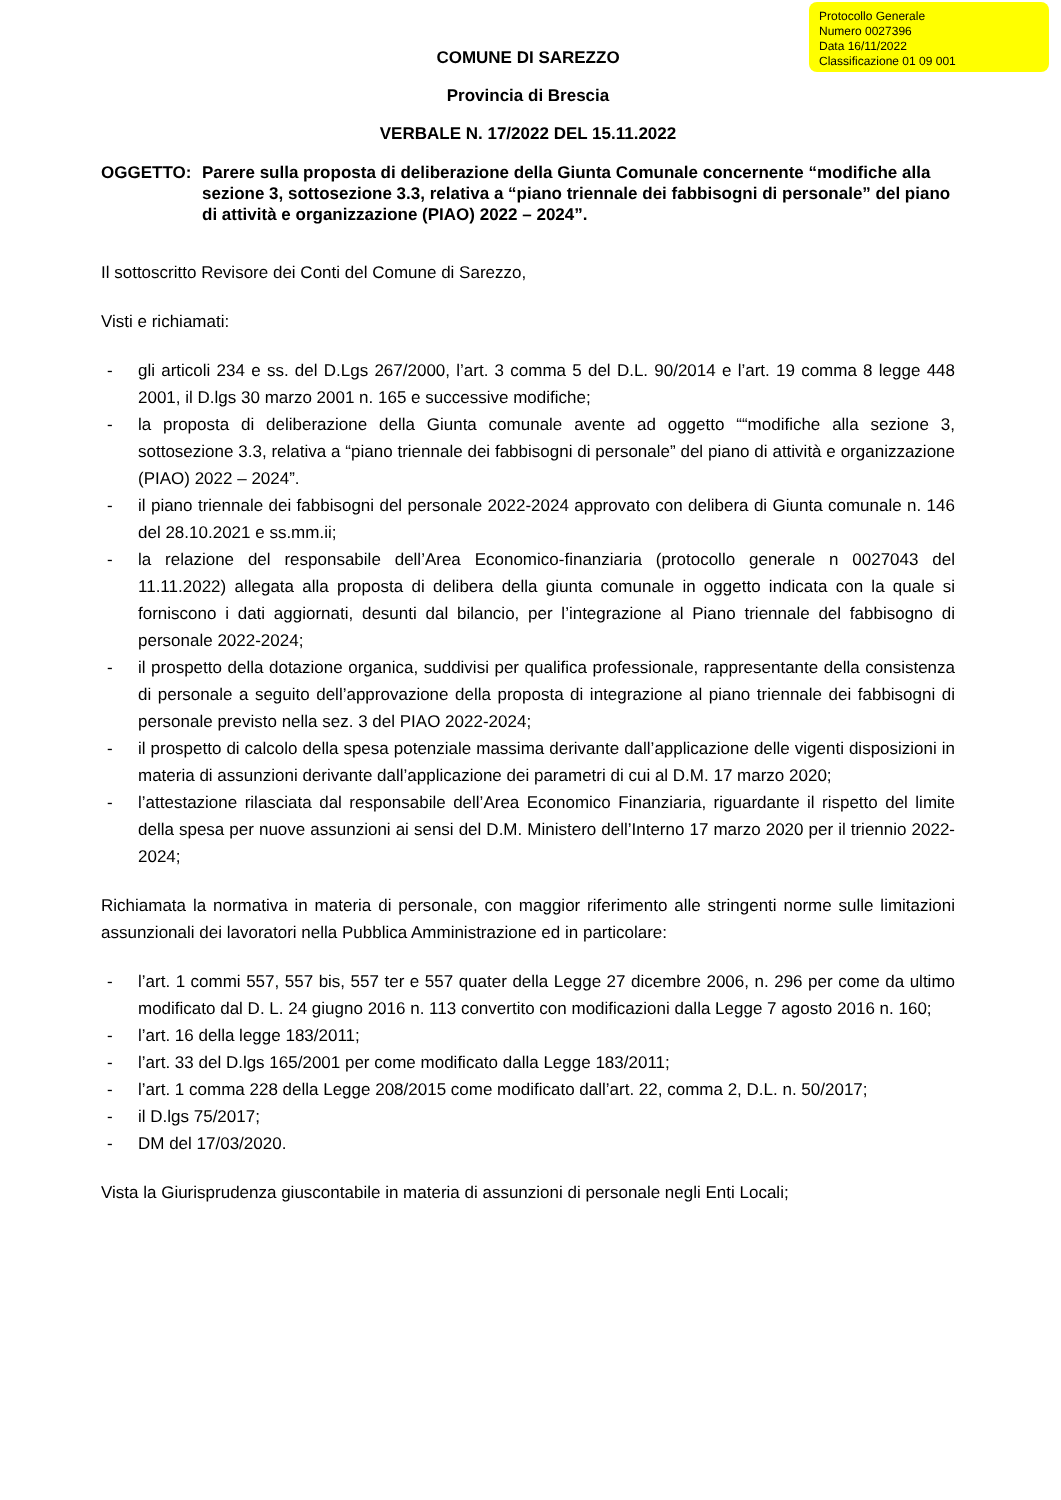Protocollo Generale
Numero 0027396
Data 16/11/2022
Classificazione 01 09 001
COMUNE DI SAREZZO
Provincia di Brescia
VERBALE N. 17/2022 DEL 15.11.2022
OGGETTO: Parere sulla proposta di deliberazione della Giunta Comunale concernente “modifiche alla sezione 3, sottosezione 3.3, relativa a “piano triennale dei fabbisogni di personale” del piano di attività e organizzazione (PIAO) 2022 – 2024”.
Il sottoscritto Revisore dei Conti del Comune di Sarezzo,
Visti e richiamati:
- gli articoli 234 e ss. del D.Lgs 267/2000, l’art. 3 comma 5 del D.L. 90/2014 e l’art. 19 comma 8 legge 448 2001, il D.lgs 30 marzo 2001 n. 165 e successive modifiche;
- la proposta di deliberazione della Giunta comunale avente ad oggetto ““modifiche alla sezione 3, sottosezione 3.3, relativa a “piano triennale dei fabbisogni di personale” del piano di attività e organizzazione (PIAO) 2022 – 2024”.
- il piano triennale dei fabbisogni del personale 2022-2024 approvato con delibera di Giunta comunale n. 146 del 28.10.2021 e ss.mm.ii;
- la relazione del responsabile dell’Area Economico-finanziaria (protocollo generale n 0027043 del 11.11.2022) allegata alla proposta di delibera della giunta comunale in oggetto indicata con la quale si forniscono i dati aggiornati, desunti dal bilancio, per l’integrazione al Piano triennale del fabbisogno di personale 2022-2024;
- il prospetto della dotazione organica, suddivisi per qualifica professionale, rappresentante della consistenza di personale a seguito dell’approvazione della proposta di integrazione al piano triennale dei fabbisogni di personale previsto nella sez. 3 del PIAO 2022-2024;
- il prospetto di calcolo della spesa potenziale massima derivante dall’applicazione delle vigenti disposizioni in materia di assunzioni derivante dall’applicazione dei parametri di cui al D.M. 17 marzo 2020;
- l’attestazione rilasciata dal responsabile dell’Area Economico Finanziaria, riguardante il rispetto del limite della spesa per nuove assunzioni ai sensi del D.M. Ministero dell’Interno 17 marzo 2020 per il triennio 2022-2024;
Richiamata la normativa in materia di personale, con maggior riferimento alle stringenti norme sulle limitazioni assunzionali dei lavoratori nella Pubblica Amministrazione ed in particolare:
- l’art. 1 commi 557, 557 bis, 557 ter e 557 quater della Legge 27 dicembre 2006, n. 296 per come da ultimo modificato dal D. L. 24 giugno 2016 n. 113 convertito con modificazioni dalla Legge 7 agosto 2016 n. 160;
- l’art. 16 della legge 183/2011;
- l’art. 33 del D.lgs 165/2001 per come modificato dalla Legge 183/2011;
- l’art. 1 comma 228 della Legge 208/2015 come modificato dall’art. 22, comma 2, D.L. n. 50/2017;
- il D.lgs 75/2017;
- DM del 17/03/2020.
Vista la Giurisprudenza giuscontabile in materia di assunzioni di personale negli Enti Locali;